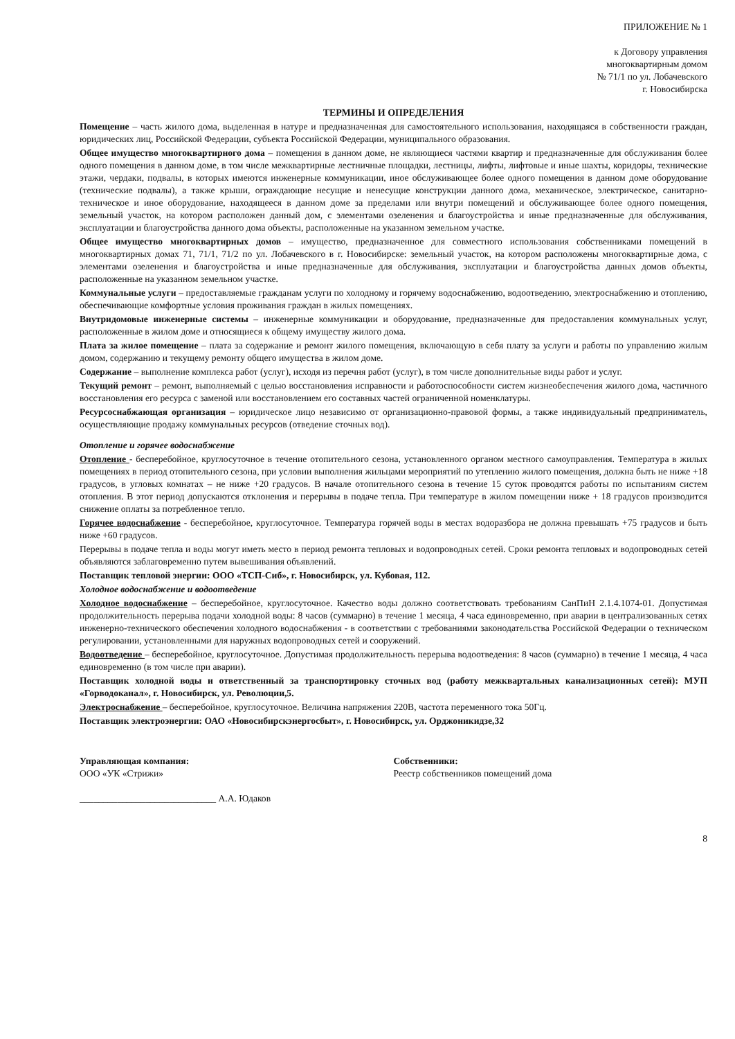ПРИЛОЖЕНИЕ № 1
к Договору управления
многоквартирным домом
№ 71/1 по ул. Лобачевского
г. Новосибирска
ТЕРМИНЫ И ОПРЕДЕЛЕНИЯ
Помещение – часть жилого дома, выделенная в натуре и предназначенная для самостоятельного использования, находящаяся в собственности граждан, юридических лиц, Российской Федерации, субъекта Российской Федерации, муниципального образования.
Общее имущество многоквартирного дома – помещения в данном доме, не являющиеся частями квартир и предназначенные для обслуживания более одного помещения в данном доме, в том числе межквартирные лестничные площадки, лестницы, лифты, лифтовые и иные шахты, коридоры, технические этажи, чердаки, подвалы, в которых имеются инженерные коммуникации, иное обслуживающее более одного помещения в данном доме оборудование (технические подвалы), а также крыши, ограждающие несущие и ненесущие конструкции данного дома, механическое, электрическое, санитарно-техническое и иное оборудование, находящееся в данном доме за пределами или внутри помещений и обслуживающее более одного помещения, земельный участок, на котором расположен данный дом, с элементами озеленения и благоустройства и иные предназначенные для обслуживания, эксплуатации и благоустройства данного дома объекты, расположенные на указанном земельном участке.
Общее имущество многоквартирных домов – имущество, предназначенное для совместного использования собственниками помещений в многоквартирных домах 71, 71/1, 71/2 по ул. Лобачевского в г. Новосибирске: земельный участок, на котором расположены многоквартирные дома, с элементами озеленения и благоустройства и иные предназначенные для обслуживания, эксплуатации и благоустройства данных домов объекты, расположенные на указанном земельном участке.
Коммунальные услуги – предоставляемые гражданам услуги по холодному и горячему водоснабжению, водоотведению, электроснабжению и отоплению, обеспечивающие комфортные условия проживания граждан в жилых помещениях.
Внутридомовые инженерные системы – инженерные коммуникации и оборудование, предназначенные для предоставления коммунальных услуг, расположенные в жилом доме и относящиеся к общему имуществу жилого дома.
Плата за жилое помещение – плата за содержание и ремонт жилого помещения, включающую в себя плату за услуги и работы по управлению жилым домом, содержанию и текущему ремонту общего имущества в жилом доме.
Содержание – выполнение комплекса работ (услуг), исходя из перечня работ (услуг), в том числе дополнительные виды работ и услуг.
Текущий ремонт – ремонт, выполняемый с целью восстановления исправности и работоспособности систем жизнеобеспечения жилого дома, частичного восстановления его ресурса с заменой или восстановлением его составных частей ограниченной номенклатуры.
Ресурсоснабжающая организация – юридическое лицо независимо от организационно-правовой формы, а также индивидуальный предприниматель, осуществляющие продажу коммунальных ресурсов (отведение сточных вод).
Отопление и горячее водоснабжение
Отопление - бесперебойное, круглосуточное в течение отопительного сезона, установленного органом местного самоуправления. Температура в жилых помещениях в период отопительного сезона, при условии выполнения жильцами мероприятий по утеплению жилого помещения, должна быть не ниже +18 градусов, в угловых комнатах – не ниже +20 градусов. В начале отопительного сезона в течение 15 суток проводятся работы по испытаниям систем отопления. В этот период допускаются отклонения и перерывы в подаче тепла. При температуре в жилом помещении ниже + 18 градусов производится снижение оплаты за потребленное тепло.
Горячее водоснабжение - бесперебойное, круглосуточное. Температура горячей воды в местах водоразбора не должна превышать +75 градусов и быть ниже +60 градусов.
Перерывы в подаче тепла и воды могут иметь место в период ремонта тепловых и водопроводных сетей. Сроки ремонта тепловых и водопроводных сетей объявляются заблаговременно путем вывешивания объявлений.
Поставщик тепловой энергии: ООО «ТСП-Сиб», г. Новосибирск, ул. Кубовая, 112.
Холодное водоснабжение и водоотведение
Холодное водоснабжение – бесперебойное, круглосуточное. Качество воды должно соответствовать требованиям СанПиН 2.1.4.1074-01. Допустимая продолжительность перерыва подачи холодной воды: 8 часов (суммарно) в течение 1 месяца, 4 часа единовременно, при аварии в централизованных сетях инженерно-технического обеспечения холодного водоснабжения - в соответствии с требованиями законодательства Российской Федерации о техническом регулировании, установленными для наружных водопроводных сетей и сооружений.
Водоотведение – бесперебойное, круглосуточное. Допустимая продолжительность перерыва водоотведения: 8 часов (суммарно) в течение 1 месяца, 4 часа единовременно (в том числе при аварии).
Поставщик холодной воды и ответственный за транспортировку сточных вод (работу межквартальных канализационных сетей): МУП «Горводоканал», г. Новосибирск, ул. Революции,5.
Электроснабжение – бесперебойное, круглосуточное. Величина напряжения 220В, частота переменного тока 50Гц.
Поставщик электроэнергии: ОАО «Новосибирскэнергосбыт», г. Новосибирск, ул. Орджоникидзе,32
Управляющая компания:
ООО «УК «Стрижи»
_____________________________ А.А. Юдаков
Собственники:
Реестр собственников помещений дома
8